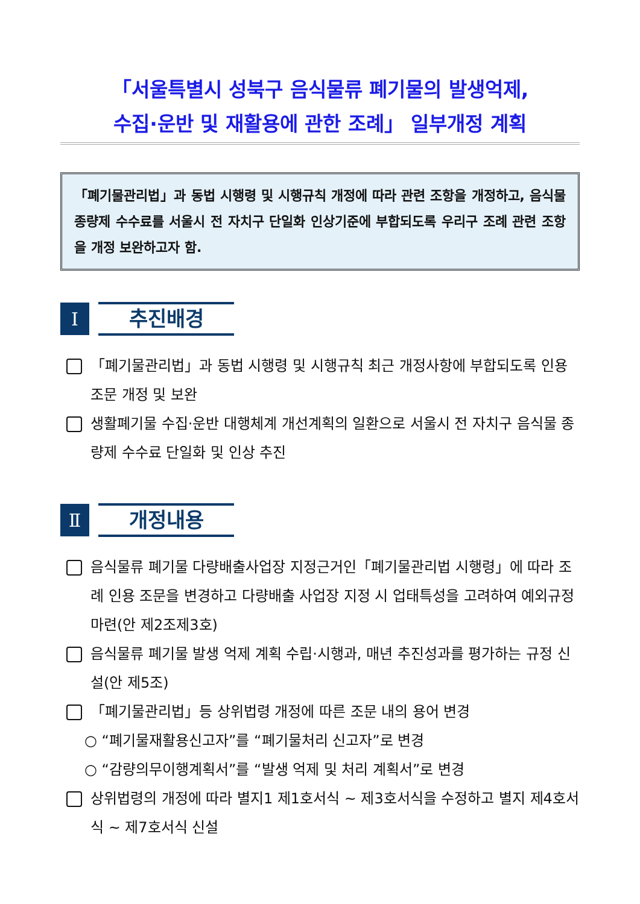「서울특별시 성북구 음식물류 폐기물의 발생억제,
수집·운반 및 재활용에 관한 조례」 일부개정 계획
「폐기물관리법」과 동법 시행령 및 시행규칙 개정에 따라 관련 조항을 개정하고, 음식물 종량제 수수료를 서울시 전 자치구 단일화 인상기준에 부합되도록 우리구 조례 관련 조항을 개정 보완하고자 함.
Ⅰ
추진배경
「폐기물관리법」과 동법 시행령 및 시행규칙 최근 개정사항에 부합되도록 인용조문 개정 및 보완
생활폐기물 수집·운반 대행체계 개선계획의 일환으로 서울시 전 자치구 음식물 종량제 수수료 단일화 및 인상 추진
Ⅱ
개정내용
음식물류 폐기물 다량배출사업장 지정근거인「폐기물관리법 시행령」에 따라 조례 인용 조문을 변경하고 다량배출 사업장 지정 시 업태특성을 고려하여 예외규정 마련(안 제2조제3호)
음식물류 폐기물 발생 억제 계획 수립·시행과, 매년 추진성과를 평가하는 규정 신설(안 제5조)
「폐기물관리법」등 상위법령 개정에 따른 조문 내의 용어 변경
○ “폐기물재활용신고자”를 “폐기물처리 신고자”로 변경
○ “감량의무이행계획서”를 “발생 억제 및 처리 계획서”로 변경
상위법령의 개정에 따라 별지1 제1호서식 ~ 제3호서식을 수정하고 별지 제4호서식 ~ 제7호서식 신설